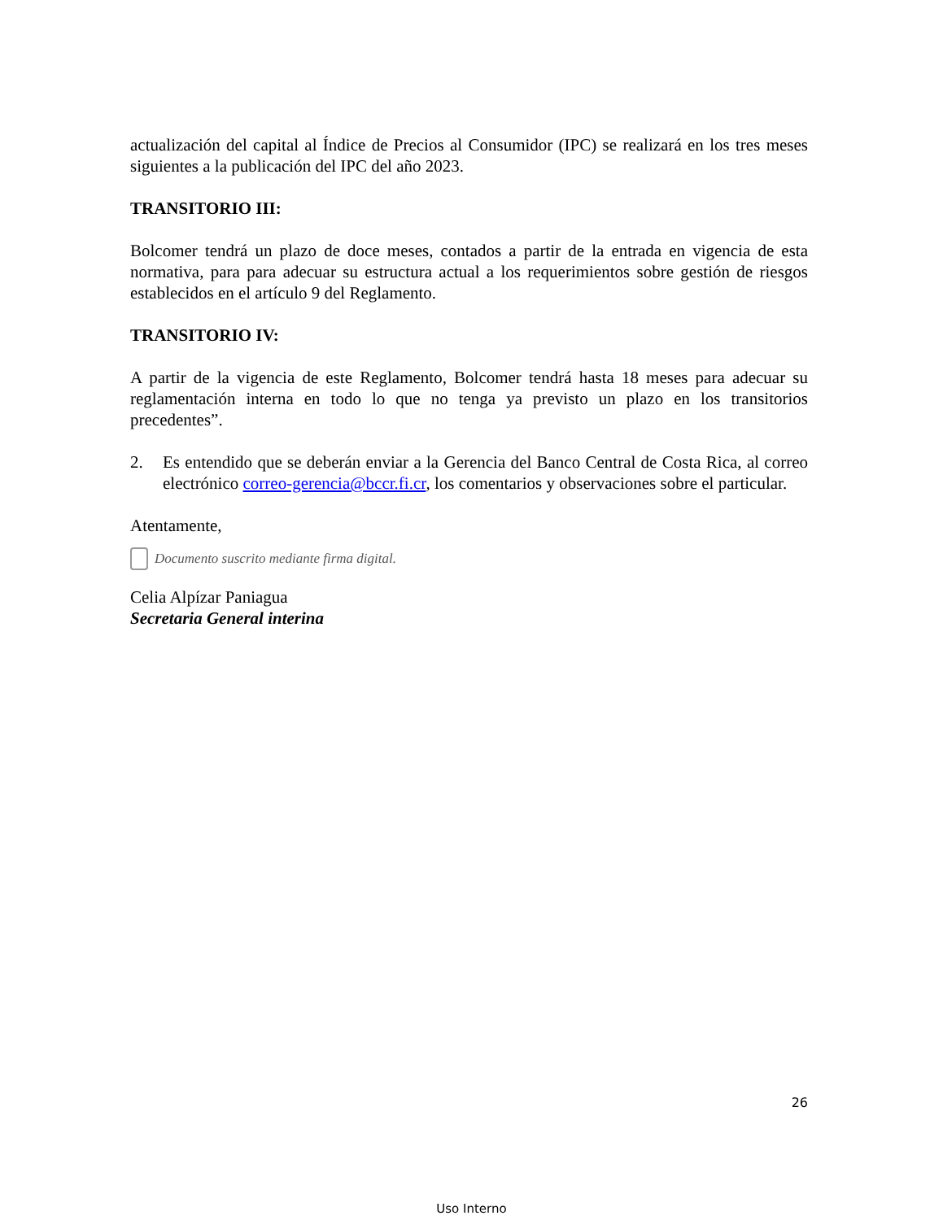actualización del capital al Índice de Precios al Consumidor (IPC) se realizará en los tres meses siguientes a la publicación del IPC del año 2023.
TRANSITORIO III:
Bolcomer tendrá un plazo de doce meses, contados a partir de la entrada en vigencia de esta normativa, para para adecuar su estructura actual a los requerimientos sobre gestión de riesgos establecidos en el artículo 9 del Reglamento.
TRANSITORIO IV:
A partir de la vigencia de este Reglamento, Bolcomer tendrá hasta 18 meses para adecuar su reglamentación interna en todo lo que no tenga ya previsto un plazo en los transitorios precedentes”.
2. Es entendido que se deberán enviar a la Gerencia del Banco Central de Costa Rica, al correo electrónico correo-gerencia@bccr.fi.cr, los comentarios y observaciones sobre el particular.
Atentamente,
Documento suscrito mediante firma digital.
Celia Alpízar Paniagua
Secretaria General interina
26
Uso Interno